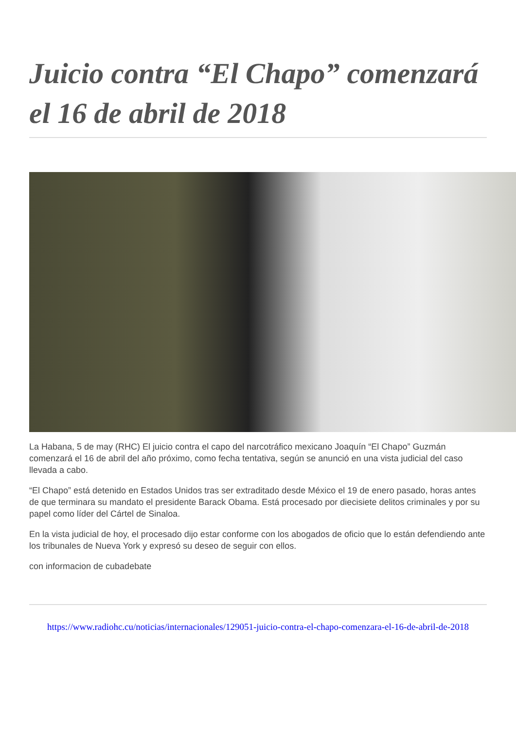Juicio contra “El Chapo” comenzará el 16 de abril de 2018
La Habana, 5 de may (RHC) El juicio contra el capo del narcotráfico mexicano Joaquín “El Chapo” Guzmán comenzará el 16 de abril del año próximo, como fecha tentativa, según se anunció en una vista judicial del caso llevada a cabo.
“El Chapo” está detenido en Estados Unidos tras ser extraditado desde México el 19 de enero pasado, horas antes de que terminara su mandato el presidente Barack Obama. Está procesado por diecisiete delitos criminales y por su papel como líder del Cártel de Sinaloa.
En la vista judicial de hoy, el procesado dijo estar conforme con los abogados de oficio que lo están defendiendo ante los tribunales de Nueva York y expresó su deseo de seguir con ellos.
con informacion de cubadebate
https://www.radiohc.cu/noticias/internacionales/129051-juicio-contra-el-chapo-comenzara-el-16-de-abril-de-2018